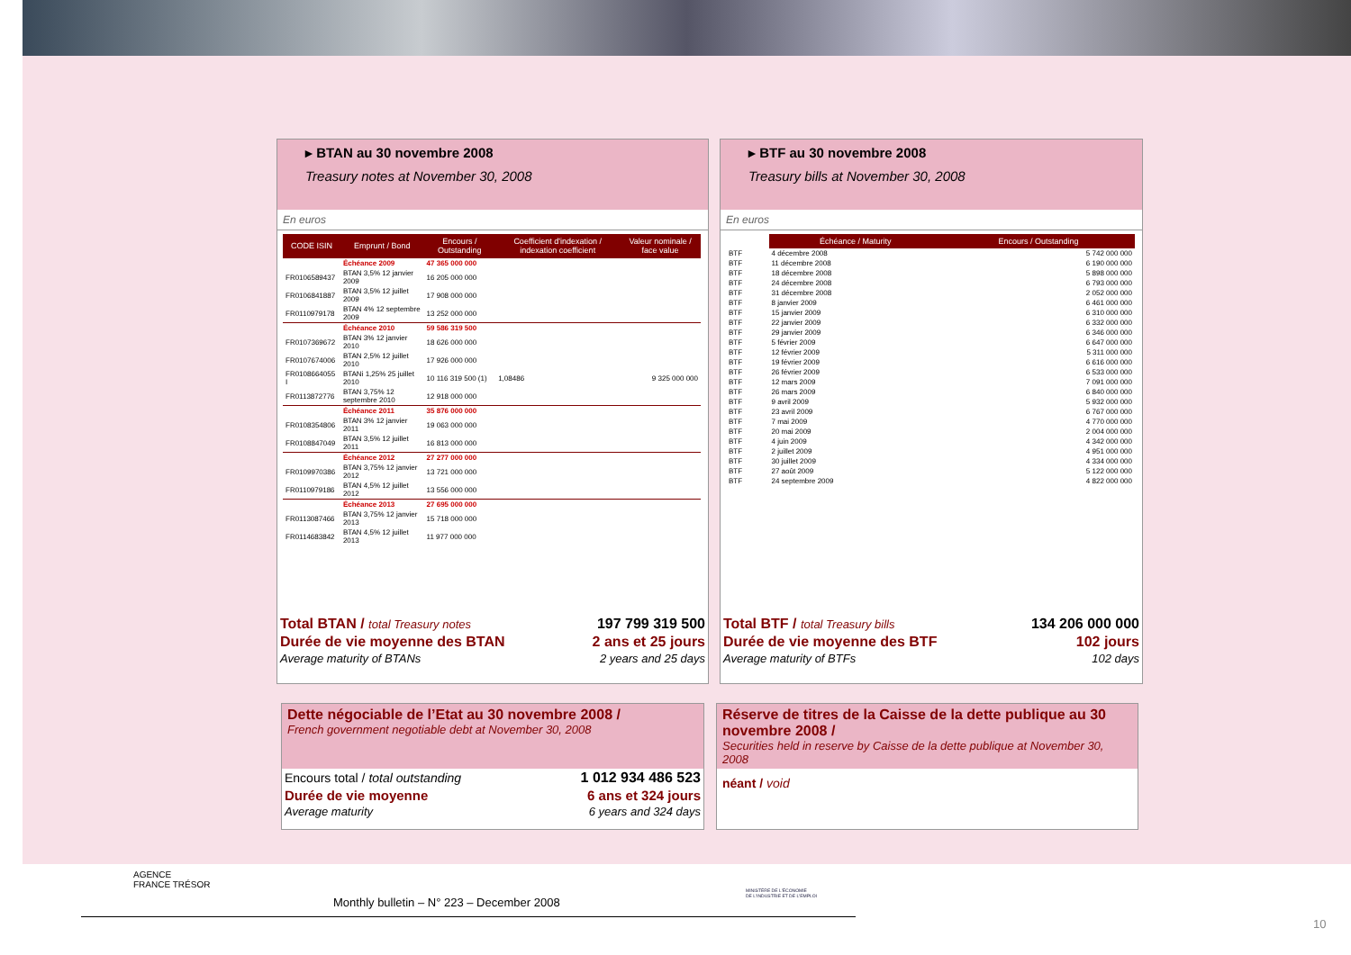▸ BTAN au 30 novembre 2008
Treasury notes at November 30, 2008
En euros
| CODE ISIN | Emprunt / Bond | Encours / Outstanding | Coefficient d'indexation / indexation coefficient | Valeur nominale / face value |
| --- | --- | --- | --- | --- |
| | Échéance 2009 | 47 365 000 000 | | |
| FR0106589437 | BTAN 3,5% 12 janvier 2009 | 16 205 000 000 | | |
| FR0106841887 | BTAN 3,5% 12 juillet 2009 | 17 908 000 000 | | |
| FR0110979178 | BTAN 4% 12 septembre 2009 | 13 252 000 000 | | |
| | Échéance 2010 | 59 586 319 500 | | |
| FR0107369672 | BTAN 3% 12 janvier 2010 | 18 626 000 000 | | |
| FR0107674006 | BTAN 2,5% 12 juillet 2010 | 17 926 000 000 | | |
| FR0108664055 I | BTANi 1,25% 25 juillet 2010 | 10 116 319 500 (1) | 1,08486 | 9 325 000 000 |
| FR0113872776 | BTAN 3,75% 12 septembre 2010 | 12 918 000 000 | | |
| | Échéance 2011 | 35 876 000 000 | | |
| FR0108354806 | BTAN 3% 12 janvier 2011 | 19 063 000 000 | | |
| FR0108847049 | BTAN 3,5% 12 juillet 2011 | 16 813 000 000 | | |
| | Échéance 2012 | 27 277 000 000 | | |
| FR0109970386 | BTAN 3,75% 12 janvier 2012 | 13 721 000 000 | | |
| FR0110979186 | BTAN 4,5% 12 juillet 2012 | 13 556 000 000 | | |
| | Échéance 2013 | 27 695 000 000 | | |
| FR0113087466 | BTAN 3,75% 12 janvier 2013 | 15 718 000 000 | | |
| FR0114683842 | BTAN 4,5% 12 juillet 2013 | 11 977 000 000 | | |
| Total BTAN / total Treasury notes | 197 799 319 500 |
| Durée de vie moyenne des BTAN | 2 ans et 25 jours |
| Average maturity of BTANs | 2 years and 25 days |
▸ BTF au 30 novembre 2008
Treasury bills at November 30, 2008
En euros
| | Échéance / Maturity | Encours / Outstanding |
| --- | --- | --- |
| BTF | 4 décembre 2008 | 5 742 000 000 |
| BTF | 11 décembre 2008 | 6 190 000 000 |
| BTF | 18 décembre 2008 | 5 898 000 000 |
| BTF | 24 décembre 2008 | 6 793 000 000 |
| BTF | 31 décembre 2008 | 2 052 000 000 |
| BTF | 8 janvier 2009 | 6 461 000 000 |
| BTF | 15 janvier 2009 | 6 310 000 000 |
| BTF | 22 janvier 2009 | 6 332 000 000 |
| BTF | 29 janvier 2009 | 6 346 000 000 |
| BTF | 5 février 2009 | 6 647 000 000 |
| BTF | 12 février 2009 | 5 311 000 000 |
| BTF | 19 février 2009 | 6 616 000 000 |
| BTF | 26 février 2009 | 6 533 000 000 |
| BTF | 12 mars 2009 | 7 091 000 000 |
| BTF | 26 mars 2009 | 6 840 000 000 |
| BTF | 9 avril 2009 | 5 932 000 000 |
| BTF | 23 avril 2009 | 6 767 000 000 |
| BTF | 7 mai 2009 | 4 770 000 000 |
| BTF | 20 mai 2009 | 2 004 000 000 |
| BTF | 4 juin 2009 | 4 342 000 000 |
| BTF | 2 juillet 2009 | 4 951 000 000 |
| BTF | 30 juillet 2009 | 4 334 000 000 |
| BTF | 27 août 2009 | 5 122 000 000 |
| BTF | 24 septembre 2009 | 4 822 000 000 |
| Total BTF / total Treasury bills | 134 206 000 000 |
| Durée de vie moyenne des BTF | 102 jours |
| Average maturity of BTFs | 102 days |
Dette négociable de l’Etat au 30 novembre 2008 /
French government negotiable debt at November 30, 2008
| Encours total / total outstanding | 1 012 934 486 523 |
| Durée de vie moyenne | 6 ans et 324 jours |
| Average maturity | 6 years and 324 days |
Réserve de titres de la Caisse de la dette publique au 30 novembre 2008 /
Securities held in reserve by Caisse de la dette publique at November 30, 2008
néant / void
AGENCE
FRANCE TRÉSOR
Monthly bulletin – N° 223 – December 2008
MINISTÈRE DE L'ÉCONOMIE
DE L'INDUSTRIE ET DE L'EMPLOI
10